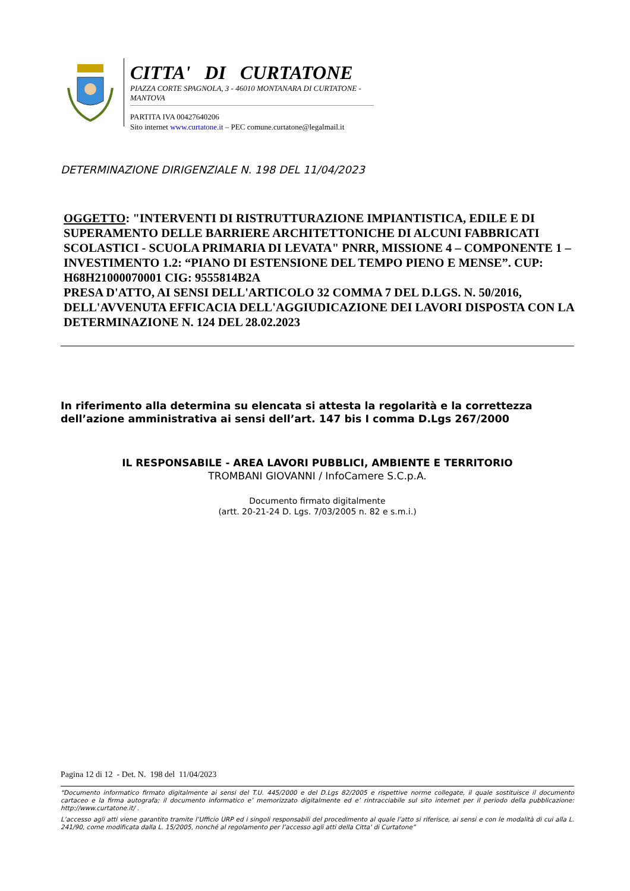CITTA' DI CURTATONE
PIAZZA CORTE SPAGNOLA, 3 - 46010 MONTANARA DI CURTATONE - MANTOVA
PARTITA IVA 00427640206
Sito internet www.curtatone.it – PEC comune.curtatone@legalmail.it
DETERMINAZIONE DIRIGENZIALE N. 198 DEL 11/04/2023
OGGETTO: "INTERVENTI DI RISTRUTTURAZIONE IMPIANTISTICA, EDILE E DI SUPERAMENTO DELLE BARRIERE ARCHITETTONICHE DI ALCUNI FABBRICATI SCOLASTICI - SCUOLA PRIMARIA DI LEVATA" PNRR, MISSIONE 4 – COMPONENTE 1 – INVESTIMENTO 1.2: “PIANO DI ESTENSIONE DEL TEMPO PIENO E MENSE”. CUP: H68H21000070001 CIG: 9555814B2A
PRESA D'ATTO, AI SENSI DELL'ARTICOLO 32 COMMA 7 DEL D.LGS. N. 50/2016, DELL'AVVENUTA EFFICACIA DELL'AGGIUDICAZIONE DEI LAVORI DISPOSTA CON LA DETERMINAZIONE N. 124 DEL 28.02.2023
In riferimento alla determina su elencata si attesta la regolarità e la correttezza dell’azione amministrativa ai sensi dell’art. 147 bis I comma D.Lgs 267/2000
IL RESPONSABILE - AREA LAVORI PUBBLICI, AMBIENTE E TERRITORIO
TROMBANI GIOVANNI / InfoCamere S.C.p.A.
Documento firmato digitalmente
(artt. 20-21-24 D. Lgs. 7/03/2005 n. 82 e s.m.i.)
Pagina 12 di 12 - Det. N. 198 del 11/04/2023
“Documento informatico firmato digitalmente ai sensi del T.U. 445/2000 e del D.Lgs 82/2005 e rispettive norme collegate, il quale sostituisce il documento cartaceo e la firma autografa; il documento informatico e’ memorizzato digitalmente ed e’ rintracciabile sul sito internet per il periodo della pubblicazione: http://www.curtatone.it/ .
L’accesso agli atti viene garantito tramite l’Ufficio URP ed i singoli responsabili del procedimento al quale l’atto si riferisce, ai sensi e con le modalità di cui alla L. 241/90, come modificata dalla L. 15/2005, nonché al regolamento per l’accesso agli atti della Citta' di Curtatone”